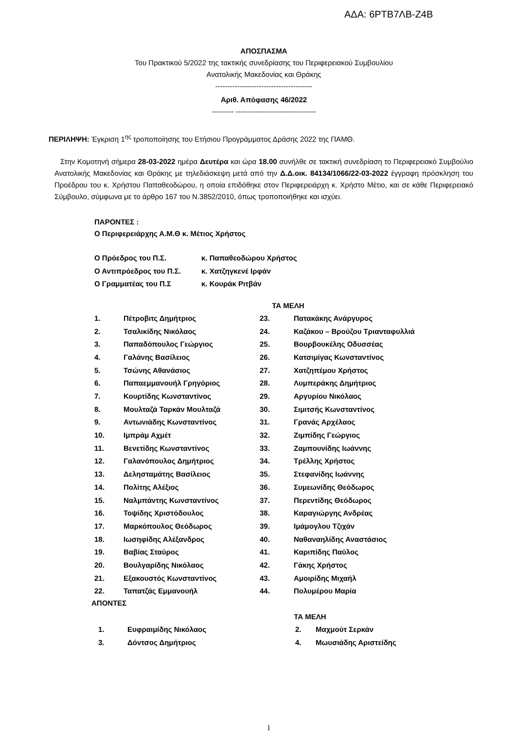ΑΔΑ: 6ΡΤΒ7ΛΒ-Ζ4Β
ΑΠΟΣΠΑΣΜΑ
Του Πρακτικού 5/2022 της τακτικής συνεδρίασης του Περιφερειακού Συμβουλίου
Ανατολικής Μακεδονίας και Θράκης
----------------------------------------
Αριθ. Απόφασης 46/2022
--------- ---------------------------------
ΠΕΡΙΛΗΨΗ: Έγκριση 1<sup>ης</sup> τροποποίησης του Ετήσιου Προγράμματος Δράσης 2022 της ΠΑΜΘ.
Στην Κομοτηνή σήμερα 28-03-2022 ημέρα Δευτέρα και ώρα 18.00 συνήλθε σε τακτική συνεδρίαση το Περιφερειακό Συμβούλιο Ανατολικής Μακεδονίας και Θράκης με τηλεδιάσκεψη μετά από την Δ.Δ.οικ. 84134/1066/22-03-2022 έγγραφη πρόσκληση του Προέδρου του κ. Χρήστου Παπαθεοδώρου, η οποία επιδόθηκε στον Περιφερειάρχη κ. Χρήστο Μέτιο, και σε κάθε Περιφερειακό Σύμβουλο, σύμφωνα με το άρθρο 167 του Ν.3852/2010, όπως τροποποιήθηκε και ισχύει.
ΠΑΡΟΝΤΕΣ :
Ο Περιφερειάρχης Α.Μ.Θ κ. Μέτιος Χρήστος
| Ο Πρόεδρος του Π.Σ. | κ. Παπαθεοδώρου Χρήστος |
| Ο Αντιπρόεδρος του Π.Σ. | κ. Χατζηγκενέ Ιρφάν |
| Ο Γραμματέας του Π.Σ | κ. Κουράκ Ριτβάν |
ΤΑ ΜΕΛΗ
| 1. | Πέτροβιτς Δημήτριος | 23. | Πατακάκης Ανάργυρος |
| 2. | Τσαλικίδης Νικόλαος | 24. | Καζάκου – Βρούζου Τριανταφυλλιά |
| 3. | Παπαδόπουλος Γεώργιος | 25. | Βουρβουκέλης Οδυσσέας |
| 4. | Γαλάνης Βασίλειος | 26. | Κατσιμίγας Κωνσταντίνος |
| 5. | Τσώνης Αθανάσιος | 27. | Χατζηπέμου Χρήστος |
| 6. | Παπαεμμανουήλ Γρηγόριος | 28. | Λυμπεράκης Δημήτριος |
| 7. | Κουρτίδης Κωνσταντίνος | 29. | Αργυρίου Νικόλαος |
| 8. | Μουλταζά Ταρκάν Μουλταζά | 30. | Σιμιτσής Κωνσταντίνος |
| 9. | Αντωνιάδης Κωνσταντίνος | 31. | Γρανάς Αρχέλαος |
| 10. | Ιμπράμ Αχμέτ | 32. | Ζιμπίδης Γεώργιος |
| 11. | Βενετίδης Κωνσταντίνος | 33. | Ζαμπουνίδης Ιωάννης |
| 12. | Γαλανόπουλος Δημήτριος | 34. | Τρέλλης Χρήστος |
| 13. | Δελησταμάτης Βασίλειος | 35. | Στεφανίδης Ιωάννης |
| 14. | Πολίτης Αλέξιος | 36. | Συμεωνίδης Θεόδωρος |
| 15. | Ναλμπάντης Κωνσταντίνος | 37. | Περεντίδης Θεόδωρος |
| 16. | Τοψίδης Χριστόδουλος | 38. | Καραγιώργης Ανδρέας |
| 17. | Μαρκόπουλος Θεόδωρος | 39. | Ιμάμογλου Τζιχάν |
| 18. | Ιωσηφίδης Αλέξανδρος | 40. | Ναθαναηλίδης Αναστάσιος |
| 19. | Βαβίας Σταύρος | 41. | Καριπίδης Παύλος |
| 20. | Βουλγαρίδης Νικόλαος | 42. | Γάκης Χρήστος |
| 21. | Εξακουστός Κωνσταντίνος | 43. | Αμοιρίδης Μιχαήλ |
| 22. | Ταπατζάς Εμμανουήλ | 44. | Πολυμέρου Μαρία |
ΑΠΟΝΤΕΣ
ΤΑ ΜΕΛΗ
| 1. | Ευφραιμίδης Νικόλαος | 2. | Μαχμούτ Σερκάν |
| 3. | Δόντσος Δημήτριος | 4. | Μωυσιάδης Αριστείδης |
1